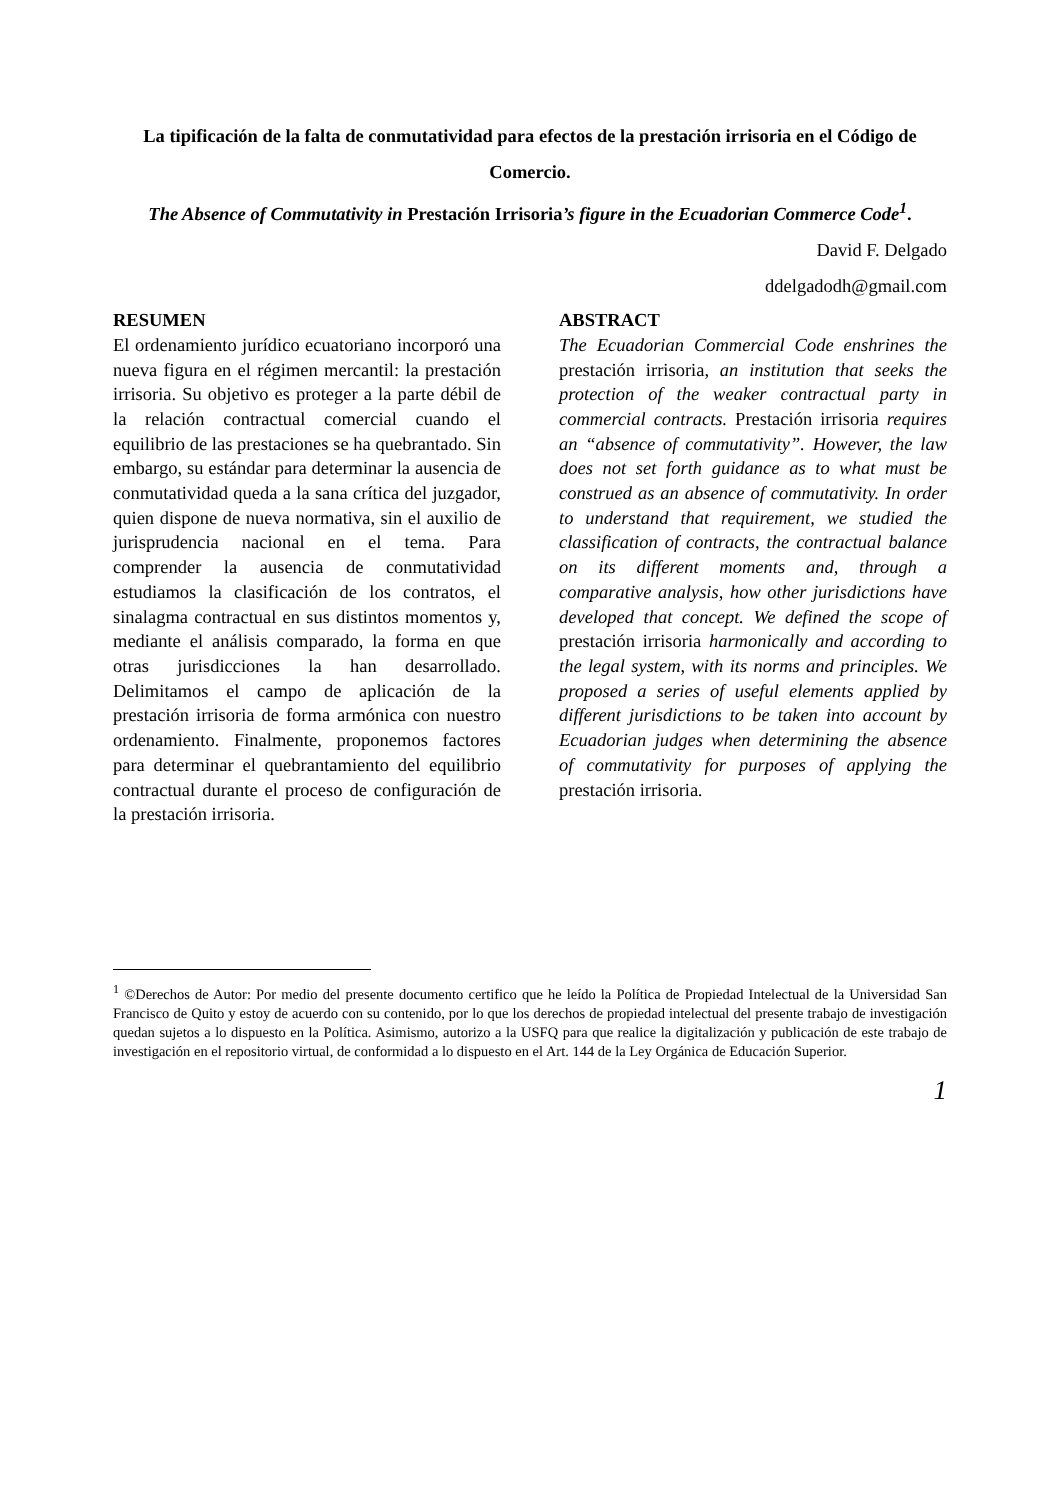La tipificación de la falta de conmutatividad para efectos de la prestación irrisoria en el Código de Comercio.
The Absence of Commutativity in Prestación Irrisoria’s figure in the Ecuadorian Commerce Code<sup>1</sup>.
David F. Delgado
ddelgadodh@gmail.com
RESUMEN
El ordenamiento jurídico ecuatoriano incorporó una nueva figura en el régimen mercantil: la prestación irrisoria. Su objetivo es proteger a la parte débil de la relación contractual comercial cuando el equilibrio de las prestaciones se ha quebrantado. Sin embargo, su estándar para determinar la ausencia de conmutatividad queda a la sana crítica del juzgador, quien dispone de nueva normativa, sin el auxilio de jurisprudencia nacional en el tema. Para comprender la ausencia de conmutatividad estudiamos la clasificación de los contratos, el sinalagma contractual en sus distintos momentos y, mediante el análisis comparado, la forma en que otras jurisdicciones la han desarrollado. Delimitamos el campo de aplicación de la prestación irrisoria de forma armónica con nuestro ordenamiento. Finalmente, proponemos factores para determinar el quebrantamiento del equilibrio contractual durante el proceso de configuración de la prestación irrisoria.
ABSTRACT
The Ecuadorian Commercial Code enshrines the prestación irrisoria, an institution that seeks the protection of the weaker contractual party in commercial contracts. Prestación irrisoria requires an “absence of commutativity”. However, the law does not set forth guidance as to what must be construed as an absence of commutativity. In order to understand that requirement, we studied the classification of contracts, the contractual balance on its different moments and, through a comparative analysis, how other jurisdictions have developed that concept. We defined the scope of prestación irrisoria harmonically and according to the legal system, with its norms and principles. We proposed a series of useful elements applied by different jurisdictions to be taken into account by Ecuadorian judges when determining the absence of commutativity for purposes of applying the prestación irrisoria.
<sup>1</sup> ©Derechos de Autor: Por medio del presente documento certifico que he leído la Política de Propiedad Intelectual de la Universidad San Francisco de Quito y estoy de acuerdo con su contenido, por lo que los derechos de propiedad intelectual del presente trabajo de investigación quedan sujetos a lo dispuesto en la Política. Asimismo, autorizo a la USFQ para que realice la digitalización y publicación de este trabajo de investigación en el repositorio virtual, de conformidad a lo dispuesto en el Art. 144 de la Ley Orgánica de Educación Superior.
1